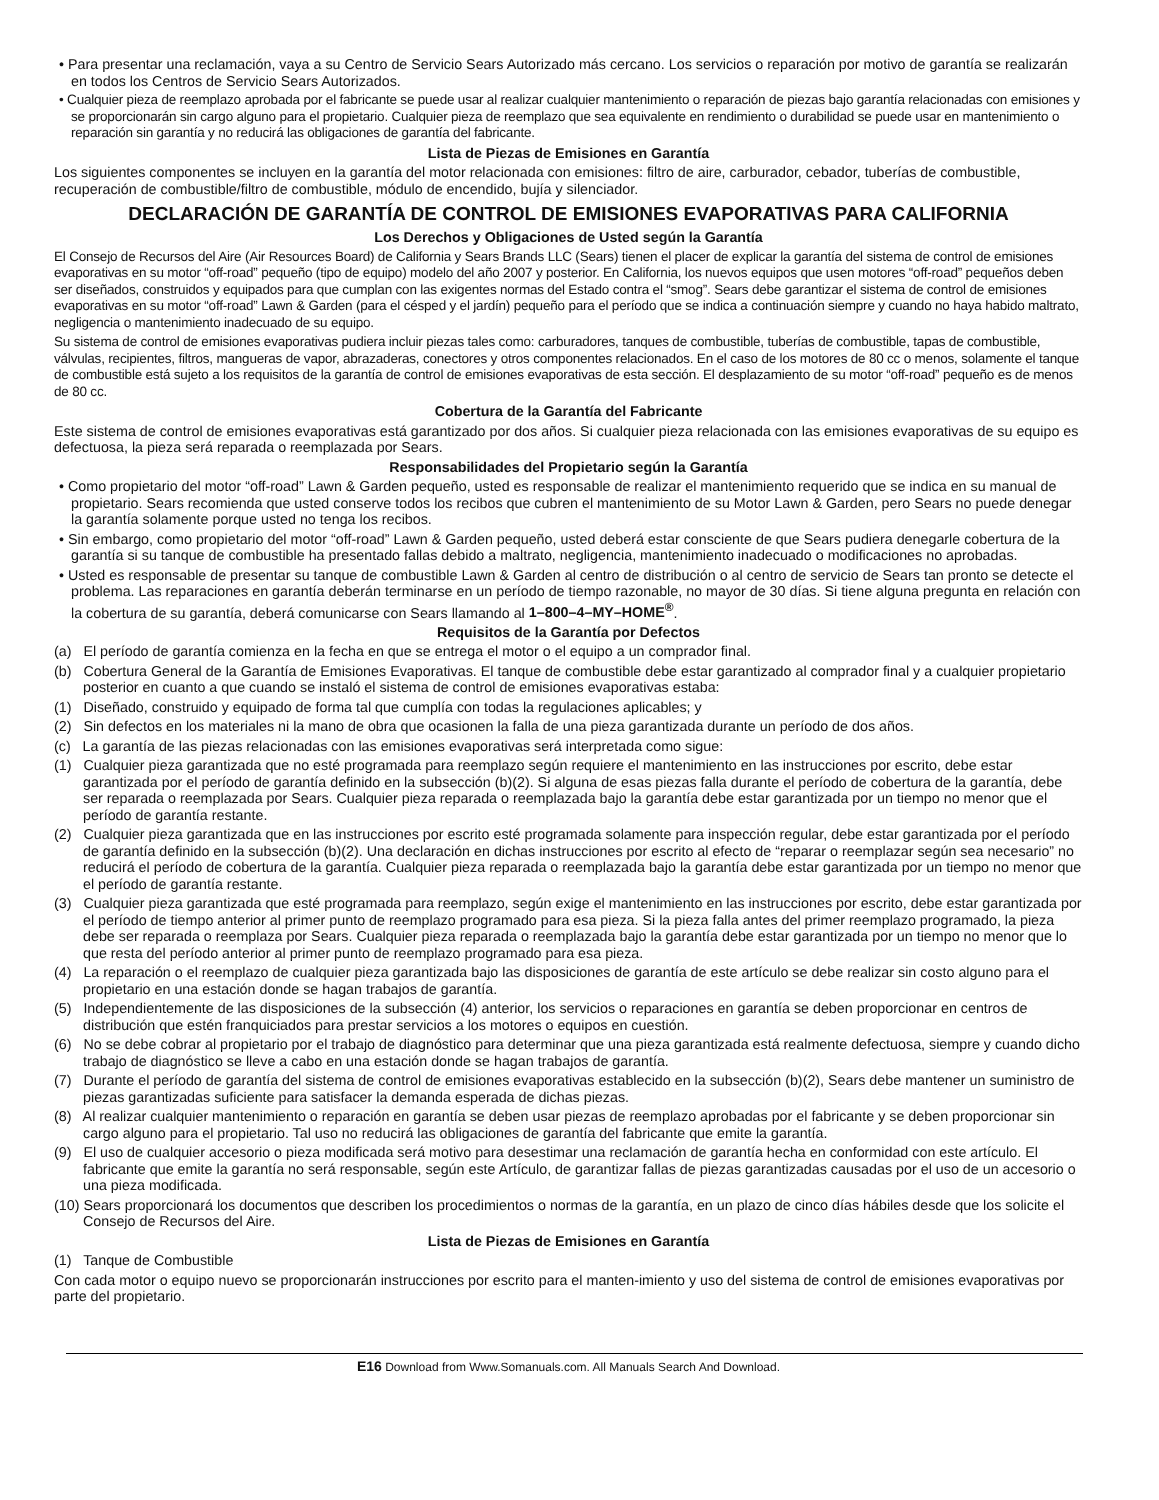• Para presentar una reclamación, vaya a su Centro de Servicio Sears Autorizado más cercano. Los servicios o reparación por motivo de garantía se realizarán en todos los Centros de Servicio Sears Autorizados.
• Cualquier pieza de reemplazo aprobada por el fabricante se puede usar al realizar cualquier mantenimiento o reparación de piezas bajo garantía relacionadas con emisiones y se proporcionarán sin cargo alguno para el propietario. Cualquier pieza de reemplazo que sea equivalente en rendimiento o durabilidad se puede usar en mantenimiento o reparación sin garantía y no reducirá las obligaciones de garantía del fabricante.
Lista de Piezas de Emisiones en Garantía
Los siguientes componentes se incluyen en la garantía del motor relacionada con emisiones: filtro de aire, carburador, cebador, tuberías de combustible, recuperación de combustible/filtro de combustible, módulo de encendido, bujía y silenciador.
DECLARACIÓN DE GARANTÍA DE CONTROL DE EMISIONES EVAPORATIVAS PARA CALIFORNIA
Los Derechos y Obligaciones de Usted según la Garantía
El Consejo de Recursos del Aire (Air Resources Board) de California y Sears Brands LLC (Sears) tienen el placer de explicar la garantía del sistema de control de emisiones evaporativas en su motor “off-road” pequeño (tipo de equipo) modelo del año 2007 y posterior. En California, los nuevos equipos que usen motores “off-road” pequeños deben ser diseñados, construidos y equipados para que cumplan con las exigentes normas del Estado contra el “smog”. Sears debe garantizar el sistema de control de emisiones evaporativas en su motor “off-road” Lawn & Garden (para el césped y el jardín) pequeño para el período que se indica a continuación siempre y cuando no haya habido maltrato, negligencia o mantenimiento inadecuado de su equipo.
Su sistema de control de emisiones evaporativas pudiera incluir piezas tales como: carburadores, tanques de combustible, tuberías de combustible, tapas de combustible, válvulas, recipientes, filtros, mangueras de vapor, abrazaderas, conectores y otros componentes relacionados. En el caso de los motores de 80 cc o menos, solamente el tanque de combustible está sujeto a los requisitos de la garantía de control de emisiones evaporativas de esta sección. El desplazamiento de su motor “off-road” pequeño es de menos de 80 cc.
Cobertura de la Garantía del Fabricante
Este sistema de control de emisiones evaporativas está garantizado por dos años. Si cualquier pieza relacionada con las emisiones evaporativas de su equipo es defectuosa, la pieza será reparada o reemplazada por Sears.
Responsabilidades del Propietario según la Garantía
• Como propietario del motor “off-road” Lawn & Garden pequeño, usted es responsable de realizar el mantenimiento requerido que se indica en su manual de propietario. Sears recomienda que usted conserve todos los recibos que cubren el mantenimiento de su Motor Lawn & Garden, pero Sears no puede denegar la garantía solamente porque usted no tenga los recibos.
• Sin embargo, como propietario del motor “off-road” Lawn & Garden pequeño, usted deberá estar consciente de que Sears pudiera denegarle cobertura de la garantía si su tanque de combustible ha presentado fallas debido a maltrato, negligencia, mantenimiento inadecuado o modificaciones no aprobadas.
• Usted es responsable de presentar su tanque de combustible Lawn & Garden al centro de distribución o al centro de servicio de Sears tan pronto se detecte el problema. Las reparaciones en garantía deberán terminarse en un período de tiempo razonable, no mayor de 30 días. Si tiene alguna pregunta en relación con la cobertura de su garantía, deberá comunicarse con Sears llamando al 1–800–4–MY–HOME<sup>®</sup>.
Requisitos de la Garantía por Defectos
(a) El período de garantía comienza en la fecha en que se entrega el motor o el equipo a un comprador final.
(b) Cobertura General de la Garantía de Emisiones Evaporativas. El tanque de combustible debe estar garantizado al comprador final y a cualquier propietario posterior en cuanto a que cuando se instaló el sistema de control de emisiones evaporativas estaba:
(1) Diseñado, construido y equipado de forma tal que cumplía con todas la regulaciones aplicables; y
(2) Sin defectos en los materiales ni la mano de obra que ocasionen la falla de una pieza garantizada durante un período de dos años.
(c) La garantía de las piezas relacionadas con las emisiones evaporativas será interpretada como sigue:
(1) Cualquier pieza garantizada que no esté programada para reemplazo según requiere el mantenimiento en las instrucciones por escrito, debe estar garantizada por el período de garantía definido en la subsección (b)(2). Si alguna de esas piezas falla durante el período de cobertura de la garantía, debe ser reparada o reemplazada por Sears. Cualquier pieza reparada o reemplazada bajo la garantía debe estar garantizada por un tiempo no menor que el período de garantía restante.
(2) Cualquier pieza garantizada que en las instrucciones por escrito esté programada solamente para inspección regular, debe estar garantizada por el período de garantía definido en la subsección (b)(2). Una declaración en dichas instrucciones por escrito al efecto de “reparar o reemplazar según sea necesario” no reducirá el período de cobertura de la garantía. Cualquier pieza reparada o reemplazada bajo la garantía debe estar garantizada por un tiempo no menor que el período de garantía restante.
(3) Cualquier pieza garantizada que esté programada para reemplazo, según exige el mantenimiento en las instrucciones por escrito, debe estar garantizada por el período de tiempo anterior al primer punto de reemplazo programado para esa pieza. Si la pieza falla antes del primer reemplazo programado, la pieza debe ser reparada o reemplaza por Sears. Cualquier pieza reparada o reemplazada bajo la garantía debe estar garantizada por un tiempo no menor que lo que resta del período anterior al primer punto de reemplazo programado para esa pieza.
(4) La reparación o el reemplazo de cualquier pieza garantizada bajo las disposiciones de garantía de este artículo se debe realizar sin costo alguno para el propietario en una estación donde se hagan trabajos de garantía.
(5) Independientemente de las disposiciones de la subsección (4) anterior, los servicios o reparaciones en garantía se deben proporcionar en centros de distribución que estén franquiciados para prestar servicios a los motores o equipos en cuestión.
(6) No se debe cobrar al propietario por el trabajo de diagnóstico para determinar que una pieza garantizada está realmente defectuosa, siempre y cuando dicho trabajo de diagnóstico se lleve a cabo en una estación donde se hagan trabajos de garantía.
(7) Durante el período de garantía del sistema de control de emisiones evaporativas establecido en la subsección (b)(2), Sears debe mantener un suministro de piezas garantizadas suficiente para satisfacer la demanda esperada de dichas piezas.
(8) Al realizar cualquier mantenimiento o reparación en garantía se deben usar piezas de reemplazo aprobadas por el fabricante y se deben proporcionar sin cargo alguno para el propietario. Tal uso no reducirá las obligaciones de garantía del fabricante que emite la garantía.
(9) El uso de cualquier accesorio o pieza modificada será motivo para desestimar una reclamación de garantía hecha en conformidad con este artículo. El fabricante que emite la garantía no será responsable, según este Artículo, de garantizar fallas de piezas garantizadas causadas por el uso de un accesorio o una pieza modificada.
(10) Sears proporcionará los documentos que describen los procedimientos o normas de la garantía, en un plazo de cinco días hábiles desde que los solicite el Consejo de Recursos del Aire.
Lista de Piezas de Emisiones en Garantía
(1) Tanque de Combustible
Con cada motor o equipo nuevo se proporcionarán instrucciones por escrito para el manten-imiento y uso del sistema de control de emisiones evaporativas por parte del propietario.
E16 Download from Www.Somanuals.com. All Manuals Search And Download.